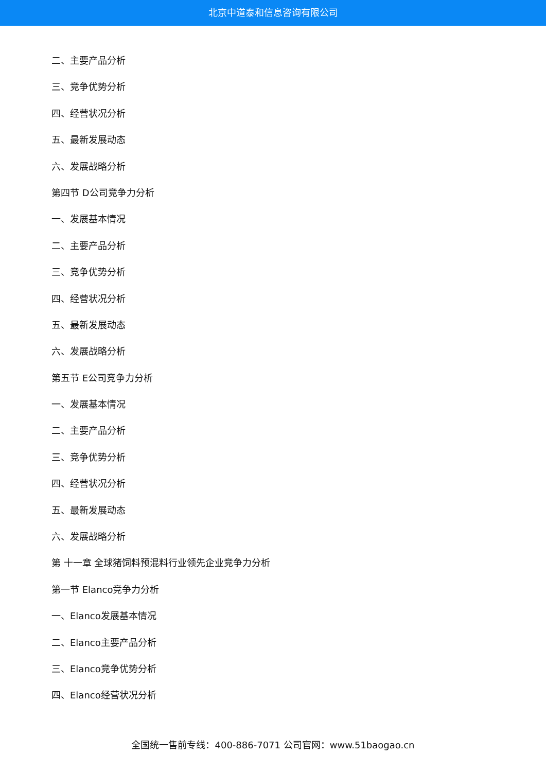北京中道泰和信息咨询有限公司
二、主要产品分析
三、竞争优势分析
四、经营状况分析
五、最新发展动态
六、发展战略分析
第四节 D公司竞争力分析
一、发展基本情况
二、主要产品分析
三、竞争优势分析
四、经营状况分析
五、最新发展动态
六、发展战略分析
第五节 E公司竞争力分析
一、发展基本情况
二、主要产品分析
三、竞争优势分析
四、经营状况分析
五、最新发展动态
六、发展战略分析
第 十一章 全球猪饲料预混料行业领先企业竞争力分析
第一节 Elanco竞争力分析
一、Elanco发展基本情况
二、Elanco主要产品分析
三、Elanco竞争优势分析
四、Elanco经营状况分析
全国统一售前专线：400-886-7071 公司官网：www.51baogao.cn